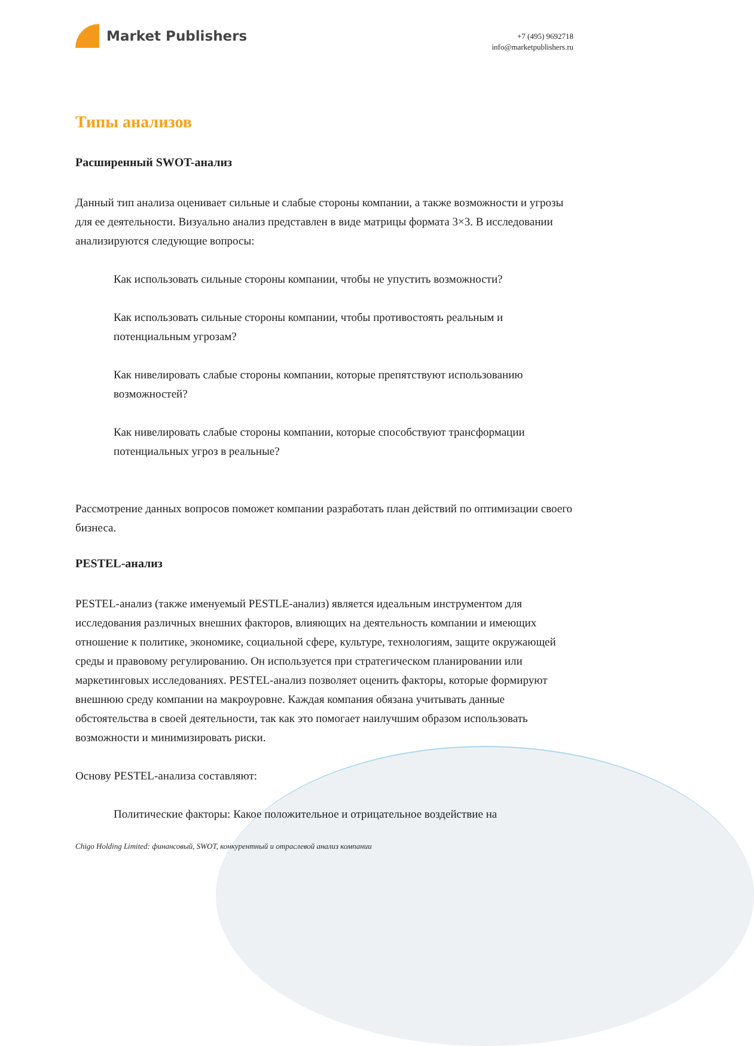Market Publishers
+7 (495) 9692718
info@marketpublishers.ru
Типы анализов
Расширенный SWOT-анализ
Данный тип анализа оценивает сильные и слабые стороны компании, а также возможности и угрозы для ее деятельности. Визуально анализ представлен в виде матрицы формата 3×3. В исследовании анализируются следующие вопросы:
Как использовать сильные стороны компании, чтобы не упустить возможности?
Как использовать сильные стороны компании, чтобы противостоять реальным и потенциальным угрозам?
Как нивелировать слабые стороны компании, которые препятствуют использованию возможностей?
Как нивелировать слабые стороны компании, которые способствуют трансформации потенциальных угроз в реальные?
Рассмотрение данных вопросов поможет компании разработать план действий по оптимизации своего бизнеса.
PESTEL-анализ
PESTEL-анализ (также именуемый PESTLE-анализ) является идеальным инструментом для исследования различных внешних факторов, влияющих на деятельность компании и имеющих отношение к политике, экономике, социальной сфере, культуре, технологиям, защите окружающей среды и правовому регулированию. Он используется при стратегическом планировании или маркетинговых исследованиях. PESTEL-анализ позволяет оценить факторы, которые формируют внешнюю среду компании на макроуровне. Каждая компания обязана учитывать данные обстоятельства в своей деятельности, так как это помогает наилучшим образом использовать возможности и минимизировать риски.
Основу PESTEL-анализа составляют:
Политические факторы: Какое положительное и отрицательное воздействие на
Chigo Holding Limited: финансовый, SWOT, конкурентный и отраслевой анализ компании